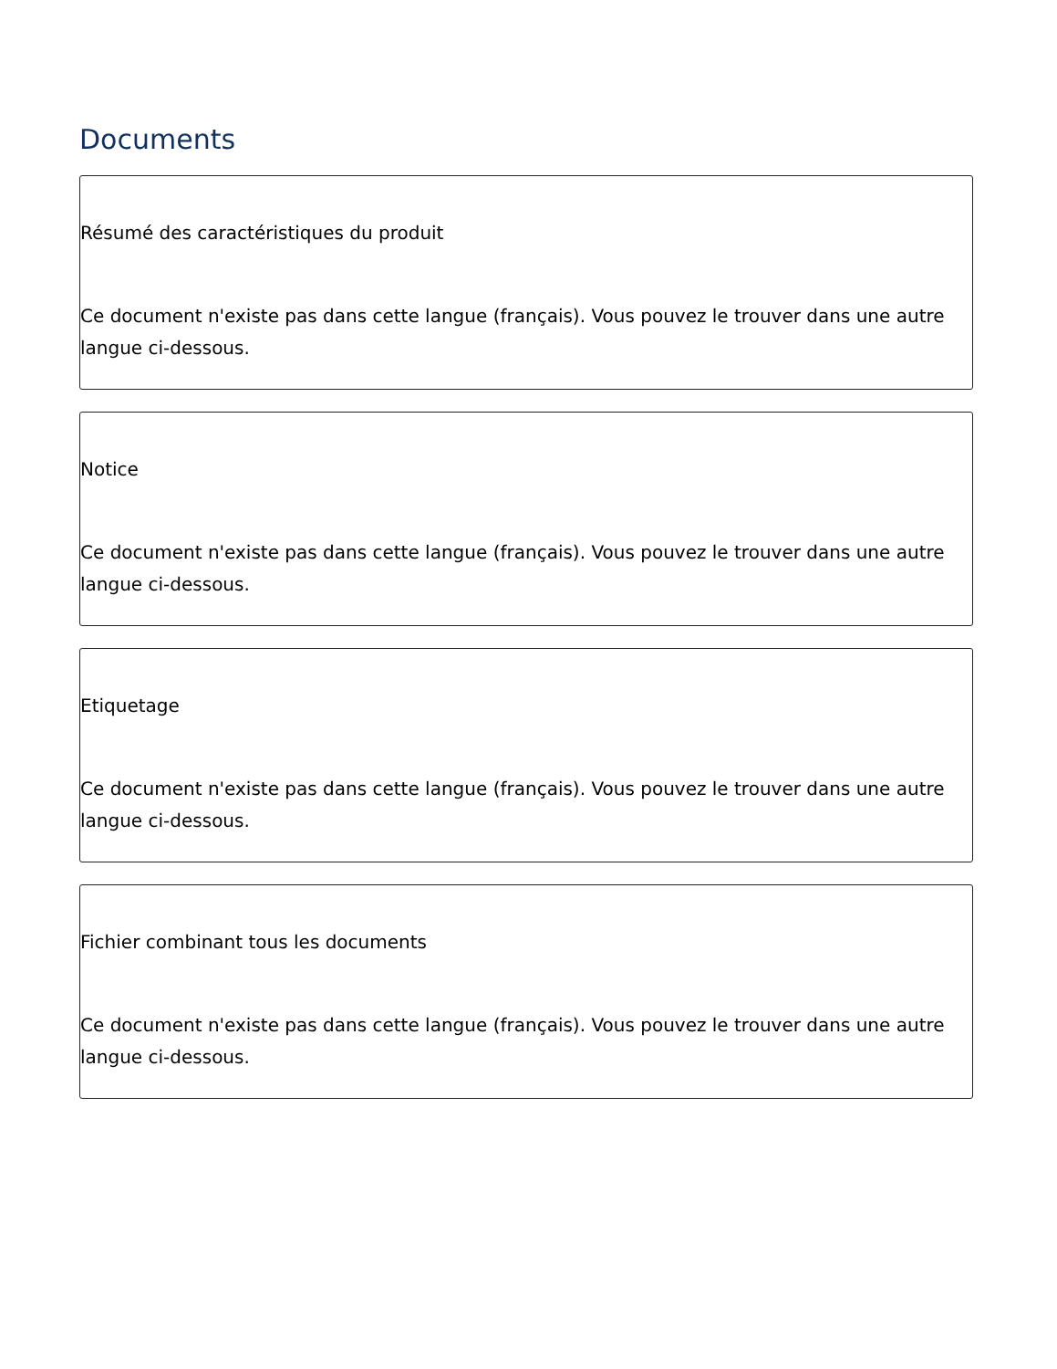Documents
Résumé des caractéristiques du produit
Ce document n'existe pas dans cette langue (français). Vous pouvez le trouver dans une autre langue ci-dessous.
Notice
Ce document n'existe pas dans cette langue (français). Vous pouvez le trouver dans une autre langue ci-dessous.
Etiquetage
Ce document n'existe pas dans cette langue (français). Vous pouvez le trouver dans une autre langue ci-dessous.
Fichier combinant tous les documents
Ce document n'existe pas dans cette langue (français). Vous pouvez le trouver dans une autre langue ci-dessous.